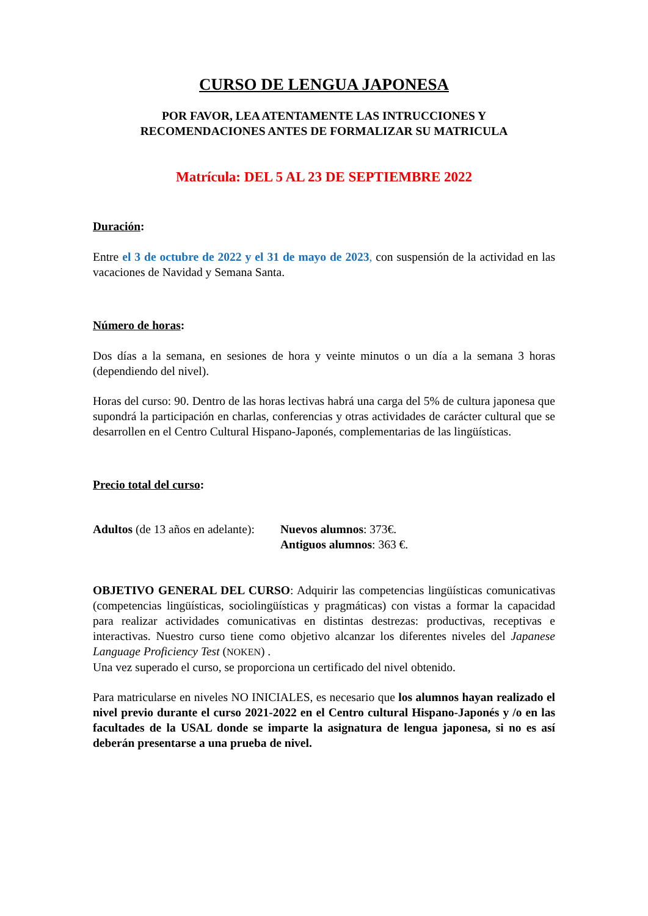CURSO DE LENGUA JAPONESA
POR FAVOR, LEA ATENTAMENTE LAS INTRUCCIONES Y
RECOMENDACIONES ANTES DE FORMALIZAR SU MATRICULA
Matrícula: DEL 5 AL 23 DE SEPTIEMBRE 2022
Duración:
Entre el 3 de octubre de 2022 y el 31 de mayo de 2023, con suspensión de la actividad en las vacaciones de Navidad y Semana Santa.
Número de horas:
Dos días a la semana, en sesiones de hora y veinte minutos o un día a la semana 3 horas (dependiendo del nivel).
Horas del curso: 90. Dentro de las horas lectivas habrá una carga del 5% de cultura japonesa que supondrá la participación en charlas, conferencias y otras actividades de carácter cultural que se desarrollen en el Centro Cultural Hispano-Japonés, complementarias de las lingüísticas.
Precio total del curso:
Adultos (de 13 años en adelante):
Nuevos alumnos: 373€.
Antiguos alumnos: 363 €.
OBJETIVO GENERAL DEL CURSO: Adquirir las competencias lingüísticas comunicativas (competencias lingüísticas, sociolingüísticas y pragmáticas) con vistas a formar la capacidad para realizar actividades comunicativas en distintas destrezas: productivas, receptivas e interactivas. Nuestro curso tiene como objetivo alcanzar los diferentes niveles del Japanese Language Proficiency Test (NOKEN) .
Una vez superado el curso, se proporciona un certificado del nivel obtenido.
Para matricularse en niveles NO INICIALES, es necesario que los alumnos hayan realizado el nivel previo durante el curso 2021-2022 en el Centro cultural Hispano-Japonés y /o en las facultades de la USAL donde se imparte la asignatura de lengua japonesa, si no es así deberán presentarse a una prueba de nivel.